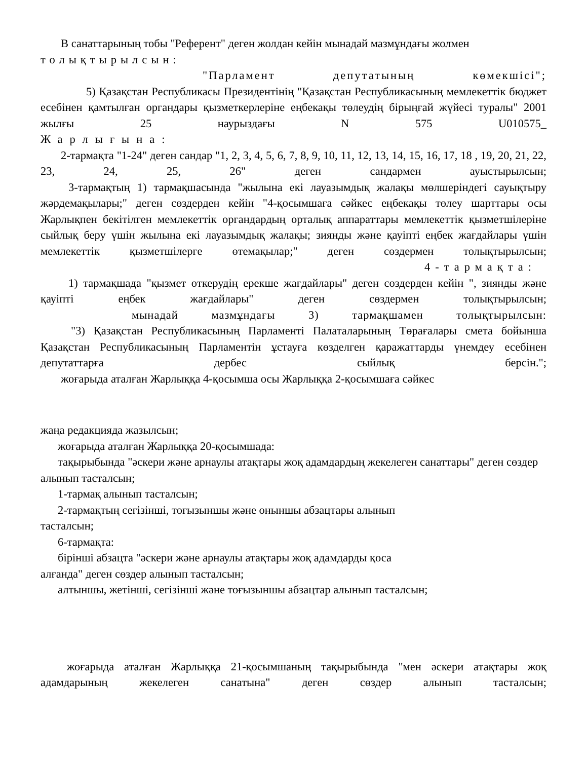В санаттарының тобы "Референт" деген жолдан кейін мынадай мазмұндағы жолмен
толықтырылсын:
"Парламент депутатының көмекшісі";
5) Қазақстан Республикасы Президентінің "Қазақстан Республикасының мемлекеттік бюджет есебінен қамтылған органдары қызметкерлеріне еңбекақы төлеудің бірыңғай жүйесі туралы" 2001 жылғы 25 наурыздағы N 575 U010575_
Жарлығына:
2-тармақта "1-24" деген сандар "1, 2, 3, 4, 5, 6, 7, 8, 9, 10, 11, 12, 13, 14, 15, 16, 17, 18 , 19, 20, 21, 22, 23, 24, 25, 26" деген сандармен ауыстырылсын;
3-тармақтың 1) тармақшасында "жылына екі лауазымдық жалақы мөлшеріндегі сауықтыру жәрдемақылары;" деген сөздерден кейін "4-қосымшаға сәйкес еңбекақы төлеу шарттары осы Жарлықпен бекітілген мемлекеттік органдардың орталық аппараттары мемлекеттік қызметшілеріне сыйлық беру үшін жылына екі лауазымдық жалақы; зиянды және қауіпті еңбек жағдайлары үшін мемлекеттік қызметшілерге өтемақылар;" деген сөздермен толықтырылсын;
4-тармақта:
1) тармақшада "қызмет өткерудің ерекше жағдайлары" деген сөздерден кейін ", зиянды және қауіпті еңбек жағдайлары" деген сөздермен толықтырылсын;
мынадай мазмұндағы 3) тармақшамен толықтырылсын:
"3) Қазақстан Республикасының Парламенті Палаталарының Төрағалары смета бойынша Қазақстан Республикасының Парламентін ұстауға көзделген қаражаттарды үнемдеу есебінен депутаттарға дербес сыйлық берсін.";
жоғарыда аталған Жарлыққа 4-қосымша осы Жарлыққа 2-қосымшаға сәйкес
жаңа редакцияда жазылсын;
жоғарыда аталған Жарлыққа 20-қосымшада:
тақырыбында "әскери және арнаулы атақтары жоқ адамдардың жекелеген санаттары" деген сөздер алынып тасталсын;
1-тармақ алынып тасталсын;
2-тармақтың сегізінші, тоғызыншы және оныншы абзацтары алынып
тасталсын;
6-тармақта:
бірінші абзацта "әскери және арнаулы атақтары жоқ адамдарды қоса
алғанда" деген сөздер алынып тасталсын;
алтыншы, жетінші, сегізінші және тоғызыншы абзацтар алынып тасталсын;
жоғарыда аталған Жарлыққа 21-қосымшаның тақырыбында "мен әскери атақтары жоқ адамдарының жекелеген санатына" деген сөздер алынып тасталсын;